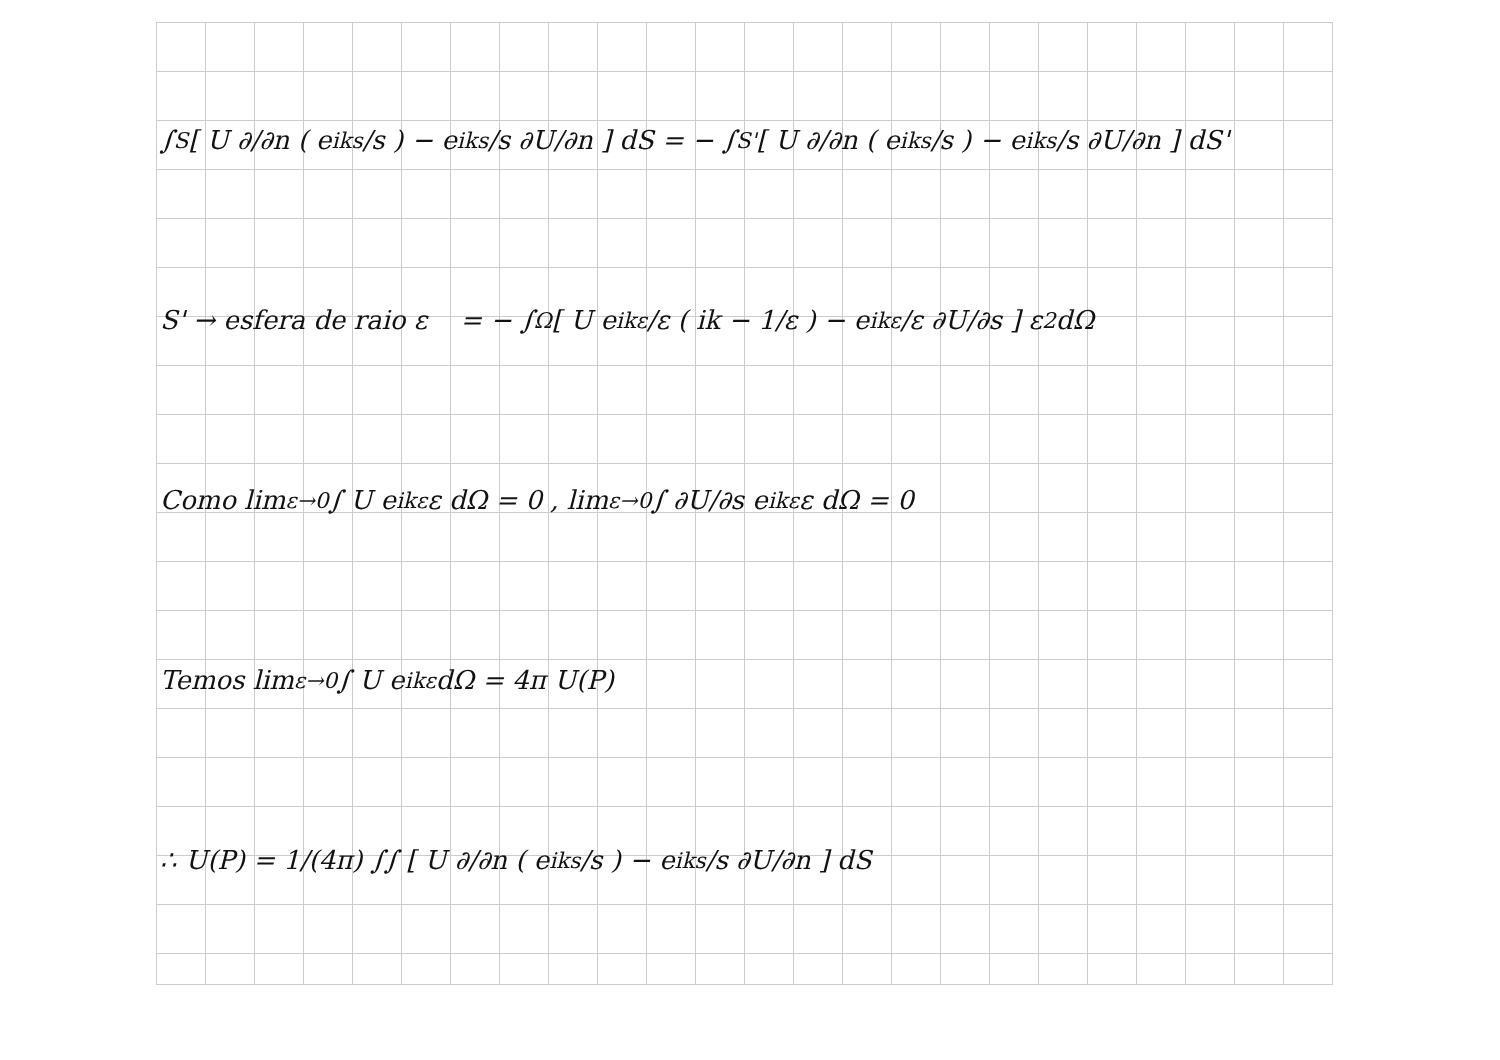∫<sub>S</sub> [ U ∂/∂n ( e<sup>iks</sup>/s ) − e<sup>iks</sup>/s ∂U/∂n ] dS = − ∫<sub>S'</sub> [ U ∂/∂n ( e<sup>iks</sup>/s ) − e<sup>iks</sup>/s ∂U/∂n ] dS'
S' → esfera de raio ε = − ∫<sub>Ω</sub> [ U e<sup>ikε</sup>/ε ( ik − 1/ε ) − e<sup>ikε</sup>/ε ∂U/∂s ] ε<sup>2</sup> dΩ
Como lim<sub>ε→0</sub> ∫ U e<sup>ikε</sup> ε dΩ = 0 , lim<sub>ε→0</sub> ∫ ∂U/∂s e<sup>ikε</sup> ε dΩ = 0
Temos lim<sub>ε→0</sub> ∫ U e<sup>ikε</sup> dΩ = 4π U(P)
∴ U(P) = 1/(4π) ∫∫ [ U ∂/∂n ( e<sup>iks</sup>/s ) − e<sup>iks</sup>/s ∂U/∂n ] dS